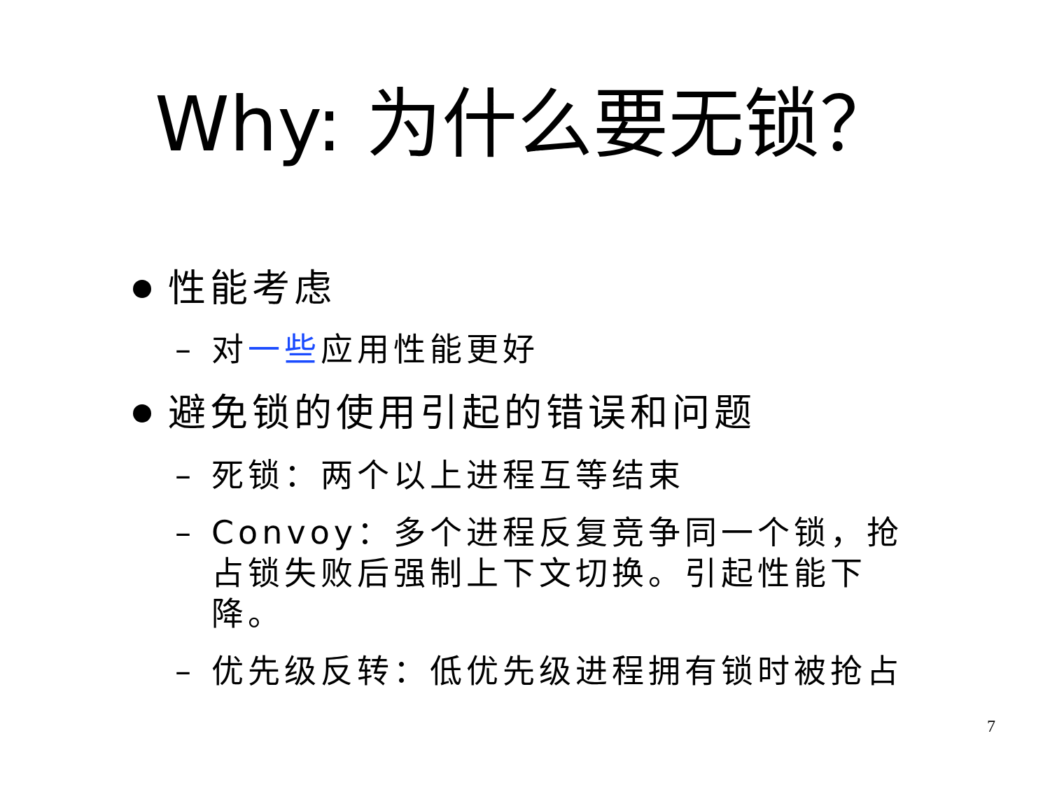Why: 为什么要无锁？
性能考虑
– 对一些应用性能更好
避免锁的使用引起的错误和问题
– 死锁：两个以上进程互等结束
– Convoy：多个进程反复竞争同一个锁，抢占锁失败后强制上下文切换。引起性能下降。
– 优先级反转：低优先级进程拥有锁时被抢占
7